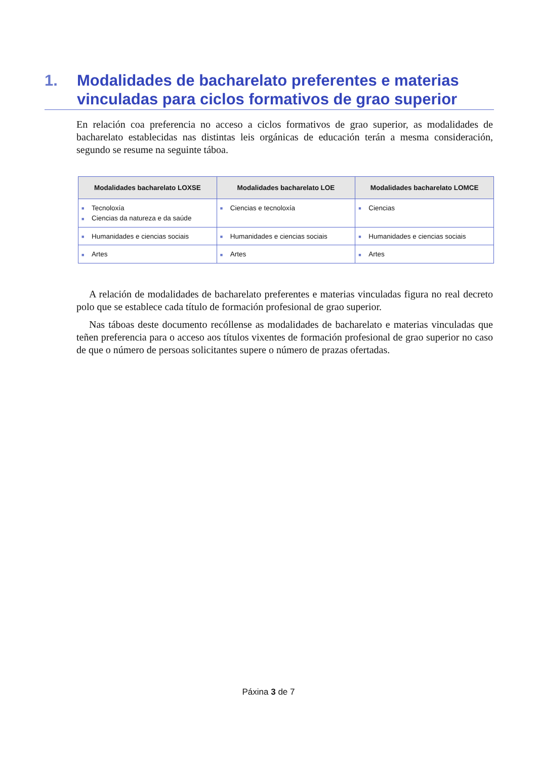1. Modalidades de bacharelato preferentes e materias vinculadas para ciclos formativos de grao superior
En relación coa preferencia no acceso a ciclos formativos de grao superior, as modalidades de bacharelato establecidas nas distintas leis orgánicas de educación terán a mesma consideración, segundo se resume na seguinte táboa.
| Modalidades bacharelato LOXSE | Modalidades bacharelato LOE | Modalidades bacharelato LOMCE |
| --- | --- | --- |
| ■ Tecnoloxía ■ Ciencias da natureza e da saúde | ■ Ciencias e tecnoloxía | ■ Ciencias |
| ■ Humanidades e ciencias sociais | ■ Humanidades e ciencias sociais | ■ Humanidades e ciencias sociais |
| ■ Artes | ■ Artes | ■ Artes |
A relación de modalidades de bacharelato preferentes e materias vinculadas figura no real decreto polo que se establece cada título de formación profesional de grao superior.
Nas táboas deste documento recóllense as modalidades de bacharelato e materias vinculadas que teñen preferencia para o acceso aos títulos vixentes de formación profesional de grao superior no caso de que o número de persoas solicitantes supere o número de prazas ofertadas.
Páxina 3 de 7